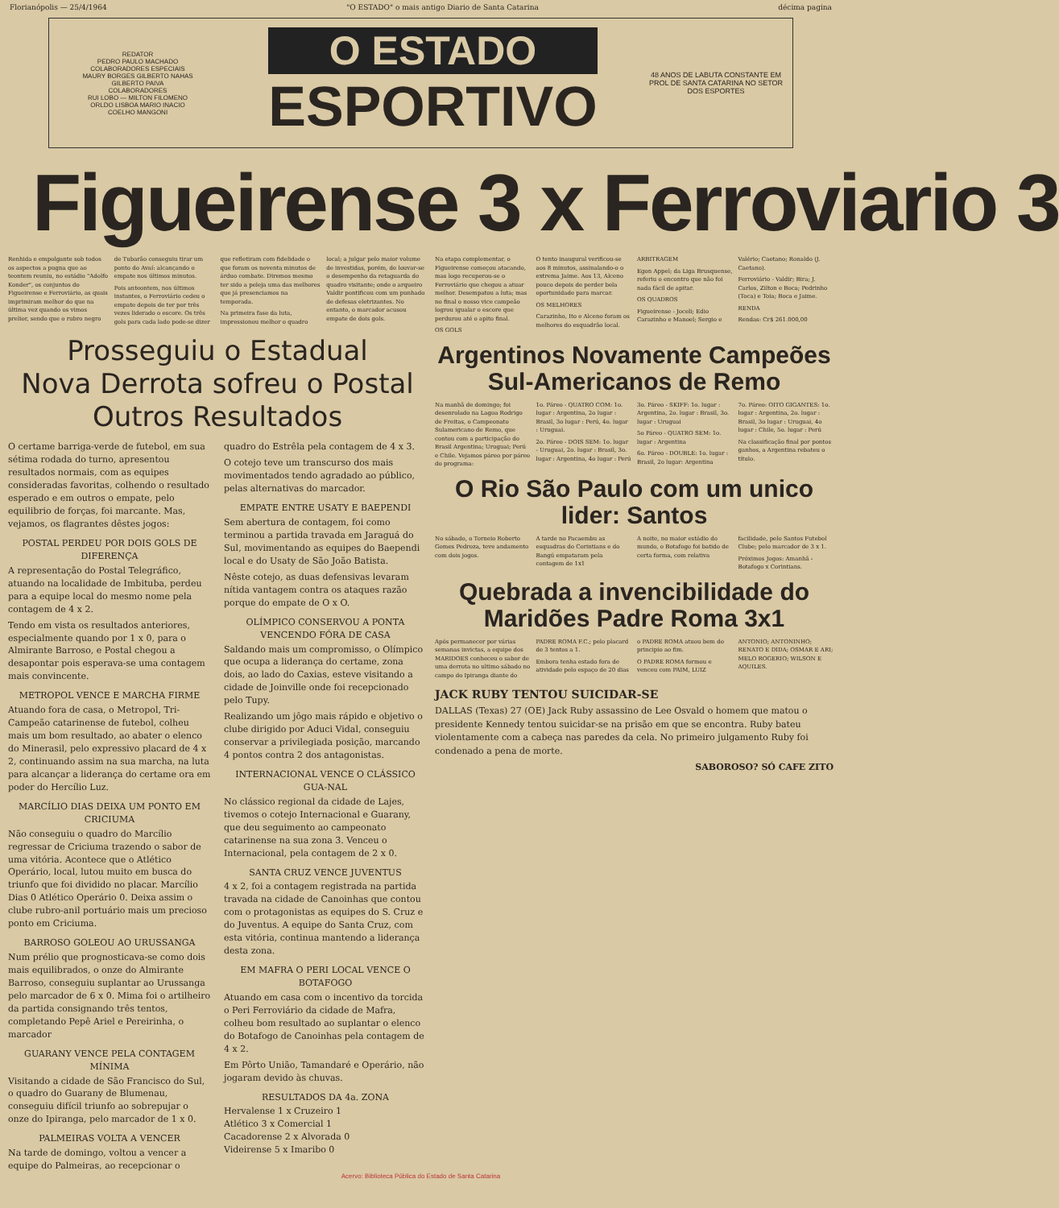Florianópolis — 25/4/1964 "O ESTADO" o mais antigo Diario de Santa Catarina décima pagina
REDATOR
PEDRO PAULO MACHADO
COLABORADORES ESPECIAIS
MAURY BORGES GILBERTO NAHAS
GILBERTO PAIVA
COLABORADORES
RUI LOBO — MILTON FILOMENO
ORLDO LISBOA MARIO INACIO
COELHO MANGONI
O ESTADO
ESPORTIVO
48 ANOS DE LABUTA CONSTANTE EM PROL DE SANTA CATARINA NO SETOR DOS ESPORTES
Figueirense 3 x Ferroviario 3
Renhida e empolgante sob todos os aspectos a pugna que ao teontem reuniu, no estádio "Adolfo Konder", os conjuntos do Figueirense e Ferroviário, as quais imprimiram melhor do que na última vez quando os vimos prelior, sendo que o rubro negro de Tubarão conseguiu tirar um ponto do Avaí: alcançando o empate nos últimos minutos.
Pois anteontem, nos últimos instantes, o Ferroviário cedeu o empate depois de ter por três vezes liderado o escore. Os três gols para cada lado pode-se dizer que refletiram com fidelidade o que foram os noventa minutos de árduo combate. Diremos mesmo ter sido a peleja uma das melhores que já presenciamos na temporada.
Na primeira fase da luta, impressionou melhor o quadro local; a julgar pelo maior volume de investidas, porém, de louvar-se o desempenho da retaguarda do quadro visitante; onde o arqueiro Valdir pontificou com um punhado de defesas eletrizantes. No entanto, o marcador acusou empate de dois gols.
Prosseguiu o Estadual
Nova Derrota sofreu o Postal
Outros Resultados
O certame barriga-verde de futebol, em sua sétima rodada do turno, apresentou resultados normais, com as equipes consideradas favoritas, colhendo o resultado esperado e em outros o empate, pelo equilibrio de forças, foi marcante. Mas, vejamos, os flagrantes dêstes jogos:
POSTAL PERDEU POR DOIS GOLS DE DIFERENÇA
A representação do Postal Telegráfico, atuando na localidade de Imbituba, perdeu para a equipe local do mesmo nome pela contagem de 4 x 2.
Tendo em vista os resultados anteriores, especialmente quando por 1 x 0, para o Almirante Barroso, e Postal chegou a desapontar pois esperava-se uma contagem mais convincente.
METROPOL VENCE E MARCHA FIRME
Atuando fora de casa, o Metropol, Tri-Campeão catarinense de futebol, colheu mais um bom resultado, ao abater o elenco do Minerasil, pelo expressivo placard de 4 x 2, continuando assim na sua marcha, na luta para alcançar a liderança do certame ora em poder do Hercílio Luz.
MARCÍLIO DIAS DEIXA UM PONTO EM CRICIUMA
Não conseguiu o quadro do Marcílio regressar de Criciuma trazendo o sabor de uma vitória. Acontece que o Atlético Operário, local, lutou muito em busca do triunfo que foi dividido no placar. Marcílio Dias 0 Atlético Operário 0. Deixa assim o clube rubro-anil portuário mais um precioso ponto em Criciuma.
BARROSO GOLEOU AO URUSSANGA
Num prélio que prognosticava-se como dois mais equilibrados, o onze do Almirante Barroso, conseguiu suplantar ao Urussanga pelo marcador de 6 x 0. Mima foi o artilheiro da partida consignando três tentos, completando Pepê Ariel e Pereirinha, o marcador
GUARANY VENCE PELA CONTAGEM MÍNIMA
Visitando a cidade de São Francisco do Sul, o quadro do Guarany de Blumenau, conseguiu difícil triunfo ao sobrepujar o onze do Ipiranga, pelo marcador de 1 x 0.
PALMEIRAS VOLTA A VENCER
Na tarde de domingo, voltou a vencer a equipe do Palmeiras, ao recepcionar o quadro do Estrêla pela contagem de 4 x 3.
O cotejo teve um transcurso dos mais movimentados tendo agradado ao público, pelas alternativas do marcador.
EMPATE ENTRE USATY E BAEPENDI
Sem abertura de contagem, foi como terminou a partida travada em Jaraguá do Sul, movimentando as equipes do Baependi local e do Usaty de São João Batista.
Nêste cotejo, as duas defensivas levaram nítida vantagem contra os ataques razão porque do empate de O x O.
OLÍMPICO CONSERVOU A PONTA VENCENDO FÓRA DE CASA
Saldando mais um compromisso, o Olímpico que ocupa a liderança do certame, zona dois, ao lado do Caxias, esteve visitando a cidade de Joinville onde foi recepcionado pelo Tupy.
Realizando um jôgo mais rápido e objetivo o clube dirigido por Aduci Vidal, conseguiu conservar a privilegiada posição, marcando 4 pontos contra 2 dos antagonistas.
INTERNACIONAL VENCE O CLÁSSICO GUA-NAL
No clássico regional da cidade de Lajes, tivemos o cotejo Internacional e Guarany, que deu seguimento ao campeonato catarinense na sua zona 3. Venceu o Internacional, pela contagem de 2 x 0.
SANTA CRUZ VENCE JUVENTUS
4 x 2, foi a contagem registrada na partida travada na cidade de Canoinhas que contou com o protagonistas as equipes do S. Cruz e do Juventus. A equipe do Santa Cruz, com esta vitória, continua mantendo a liderança desta zona.
EM MAFRA O PERI LOCAL VENCE O BOTAFOGO
Atuando em casa com o incentivo da torcida o Peri Ferroviário da cidade de Mafra, colheu bom resultado ao suplantar o elenco do Botafogo de Canoinhas pela contagem de 4 x 2.
Em Pôrto União, Tamandaré e Operário, não jogaram devido às chuvas.
RESULTADOS DA 4a. ZONA
Hervalense 1 x Cruzeiro 1
Atlético 3 x Comercial 1
Cacadorense 2 x Alvorada 0
Videirense 5 x Imaribo 0
Na etapa complementar, o Figueirense começou atacando, mas logo recuperou-se o Ferroviário que chegou a atuar melhor. Desempatou a luta; mas no final o nosso vice campeão logrou igualar o escore que perdurou até o apito final.
OS GOLS
O tento inaugural verificou-se aos 8 minutos, assinalando-o o extrema Jaime. Aos 13, Alceno pouco depois de perder bela oportunidade para marcar.
OS MELHORES
Carazinho, Ito e Alceno foram os melhores do esquadrão local.
ARBITRAGEM
Egon Appel; da Liga Brusquense, referiu o encontro que não foi nada fácil de apitar.
OS QUADROS
Figueirense - Joceli; Edio Carazinho e Manoel; Sergio e Valério; Caetano; Ronaldo (J. Caetano).
Ferroviário - Valdir; Bira; J. Carlos, Zilton e Boca; Pedrinho (Toca) e Toia; Boca e Jaime.
RENDA
Rendas: Cr$ 261.000,00
Argentinos Novamente Campeões Sul-Americanos de Remo
Na manhã de domingo; foi desenrolado na Lagoa Rodrigo de Freitas, o Campeonato Sulamericano de Remo, que contou com a participação do Brasil Argentina; Uruguai; Perú e Chile. Vejamos páreo por páreo do programa:
1o. Páreo - QUATRO COM: 1o. lugar : Argentina, 2o lugar : Brasil, 3o lugar : Perú, 4o. lugar : Uruguai.
2o. Páreo - DOIS SEM: 1o. lugar - Uruguai, 2o. lugar : Brasil, 3o. lugar : Argentina, 4o lugar : Perú
3o. Páreo - SKIFF: 1o. lugar : Argentina, 2o. lugar : Brasil, 3o. lugar : Uruguai
5o Páreo - QUATRO SEM: 1o. lugar : Argentina
6o. Páreo - DOUBLE: 1o. lugar : Brasil, 2o lugar: Argentina
7o. Páreo: OITO GIGANTES: 1o. lugar : Argentina, 2o. lugar : Brasil, 3o lugar : Uruguai, 4o lugar : Chile, 5o. lugar : Perú
Na classificação final por pontos ganhos, a Argentina rebateu o título.
O Rio São Paulo com um unico lider: Santos
No sábado, o Torneio Roberto Gomes Pedroza, teve andamento com dois jogos.
A tarde no Pacaembu as esquadras do Corintians e do Bangú empataram pela contagem de 1x1
A noite, no maior estádio do mundo, o Botafogo foi batido de certa forma, com relativa facilidade, pelo Santos Futebol Clube; pelo marcador de 3 x 1.
Próximos Jogos: Amanhã - Botafogo x Corintians.
Quebrada a invencibilidade do Maridões Padre Roma 3x1
Após permanecer por várias semanas invictas, a equipe dos MARIDOES conheceu o sabor de uma derrota no ultimo sábado no campo do Ipiranga diante do PADRE ROMA F.C.; pelo placard de 3 tentos a 1.
Embora tenha estado fora de atividade pelo espaço de 20 dias o PADRE ROMA atuou bem do principio ao fim.
O PADRE ROMA formou e venceu com PAIM, LUIZ ANTONIO; ANTONINHO; RENATO E DIDA; OSMAR E ARI; MELO ROGERIO; WILSON E AQUILES.
JACK RUBY TENTOU SUICIDAR-SE
DALLAS (Texas) 27 (OE) Jack Ruby assassino de Lee Osvald o homem que matou o presidente Kennedy tentou suicidar-se na prisão em que se encontra. Ruby bateu violentamente com a cabeça nas paredes da cela. No primeiro julgamento Ruby foi condenado a pena de morte.
SABOROSO? SÓ CAFE ZITO
Acervo: Biblioteca Pública do Estado de Santa Catarina